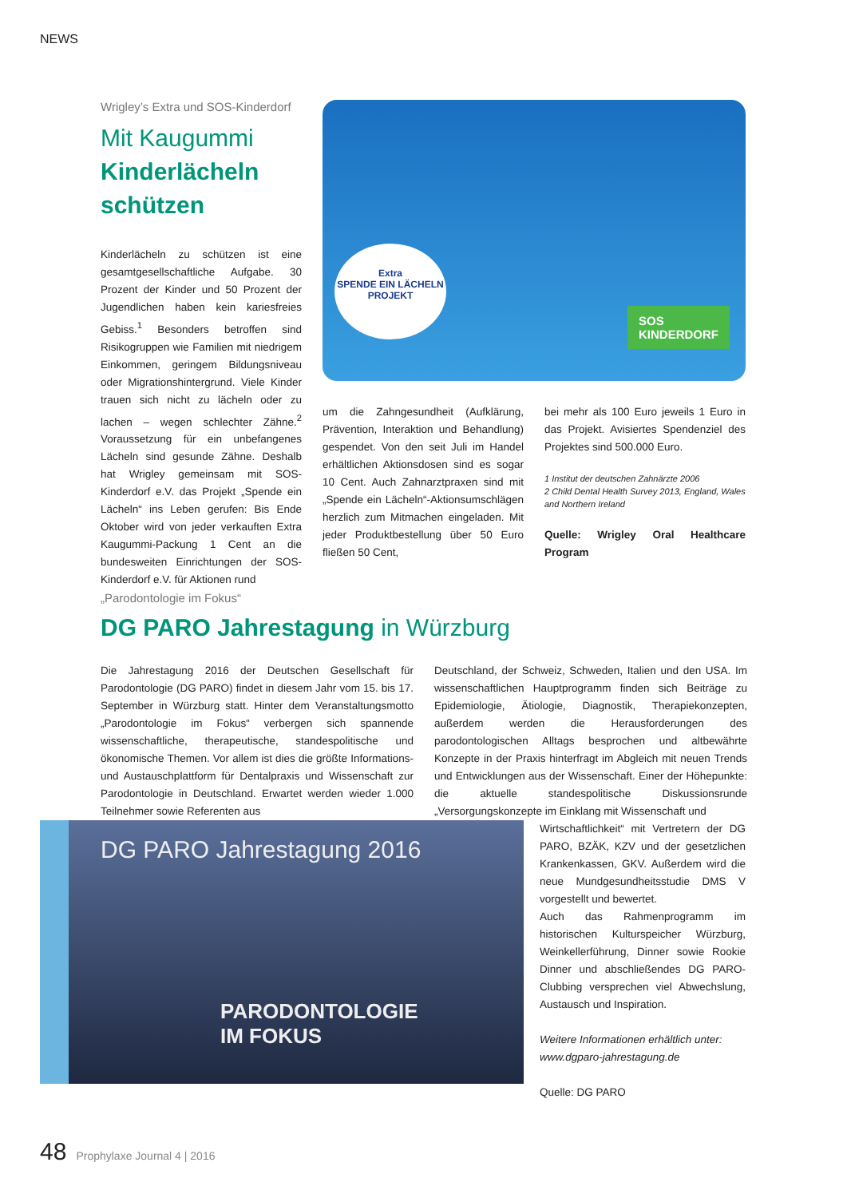NEWS
Wrigley’s Extra und SOS-Kinderdorf
Mit Kaugummi
Kinderlächeln schützen
Kinderlächeln zu schützen ist eine gesamtgesellschaftliche Aufgabe. 30 Prozent der Kinder und 50 Prozent der Jugendlichen haben kein kariesfreies Gebiss.<sup>1</sup> Besonders betroffen sind Risikogruppen wie Familien mit niedrigem Einkommen, geringem Bildungsniveau oder Migrationshintergrund. Viele Kinder trauen sich nicht zu lächeln oder zu lachen – wegen schlechter Zähne.<sup>2</sup> Voraussetzung für ein unbefangenes Lächeln sind gesunde Zähne. Deshalb hat Wrigley gemeinsam mit SOS-Kinderdorf e.V. das Projekt „Spende ein Lächeln“ ins Leben gerufen: Bis Ende Oktober wird von jeder verkauften Extra Kaugummi-Packung 1 Cent an die bundesweiten Einrichtungen der SOS-Kinderdorf e.V. für Aktionen rund
Extra
SPENDE EIN LÄCHELN PROJEKT
SOS
KINDERDORF
um die Zahngesundheit (Aufklärung, Prävention, Interaktion und Behandlung) gespendet. Von den seit Juli im Handel erhältlichen Aktionsdosen sind es sogar 10 Cent. Auch Zahnarztpraxen sind mit „Spende ein Lächeln“-Aktionsumschlägen herzlich zum Mitmachen eingeladen. Mit jeder Produktbestellung über 50 Euro fließen 50 Cent,
bei mehr als 100 Euro jeweils 1 Euro in das Projekt. Avisiertes Spendenziel des Projektes sind 500.000 Euro.
1 Institut der deutschen Zahnärzte 2006
2 Child Dental Health Survey 2013, England, Wales and Northern Ireland
Quelle: Wrigley Oral Healthcare Program
„Parodontologie im Fokus“
DG PARO Jahrestagung in Würzburg
Die Jahrestagung 2016 der Deutschen Gesellschaft für Parodontologie (DG PARO) findet in diesem Jahr vom 15. bis 17. September in Würzburg statt. Hinter dem Veranstaltungsmotto „Parodontologie im Fokus“ verbergen sich spannende wissenschaftliche, therapeutische, standespolitische und ökonomische Themen. Vor allem ist dies die größte Informations- und Austauschplattform für Dentalpraxis und Wissenschaft zur Parodontologie in Deutschland. Erwartet werden wieder 1.000 Teilnehmer sowie Referenten aus
Deutschland, der Schweiz, Schweden, Italien und den USA. Im wissenschaftlichen Hauptprogramm finden sich Beiträge zu Epidemiologie, Ätiologie, Diagnostik, Therapiekonzepten, außerdem werden die Herausforderungen des parodontologischen Alltags besprochen und altbewährte Konzepte in der Praxis hinterfragt im Abgleich mit neuen Trends und Entwicklungen aus der Wissenschaft. Einer der Höhepunkte: die aktuelle standespolitische Diskussionsrunde „Versorgungskonzepte im Einklang mit Wissenschaft und
DG PARO Jahrestagung 2016
PARODONTOLOGIE
IM FOKUS
Wirtschaftlichkeit“ mit Vertretern der DG PARO, BZÄK, KZV und der gesetzlichen Krankenkassen, GKV. Außerdem wird die neue Mundgesundheitsstudie DMS V vorgestellt und bewertet.
Auch das Rahmenprogramm im historischen Kulturspeicher Würzburg, Weinkellerführung, Dinner sowie Rookie Dinner und abschließendes DG PARO-Clubbing versprechen viel Abwechslung, Austausch und Inspiration.
Weitere Informationen erhältlich unter:
www.dgparo-jahrestagung.de
Quelle: DG PARO
48 Prophylaxe Journal 4 | 2016